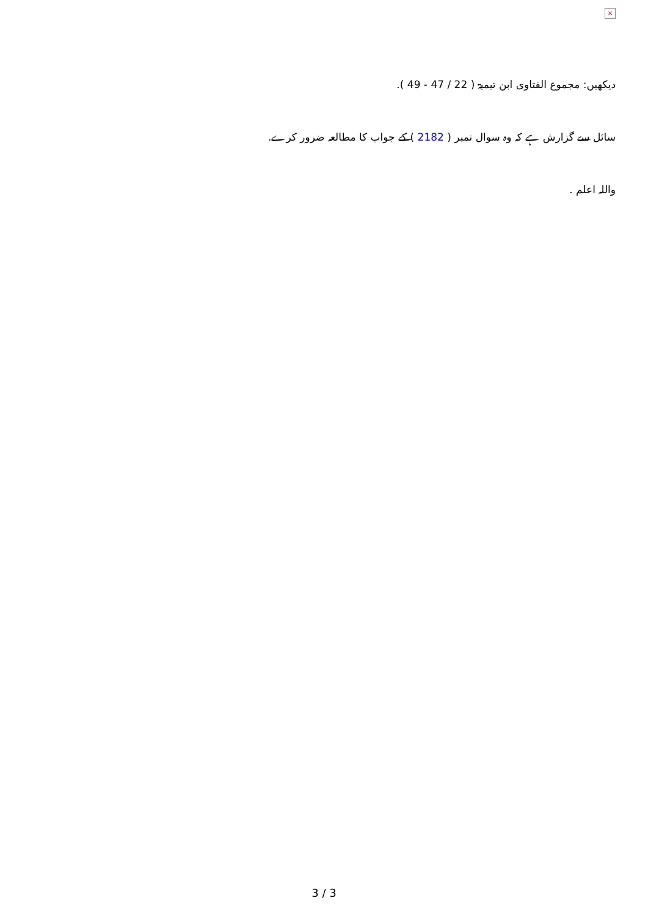×
دیکھیں: مجموع الفتاوی ابن تیمیۃ ( 22 / 47 - 49 ).
سائل سے گزارش ہے کہ وہ سوال نمبر ( 2182 ) کے جواب کا مطالعہ ضرور کرے.
واللہ اعلم .
3 / 3